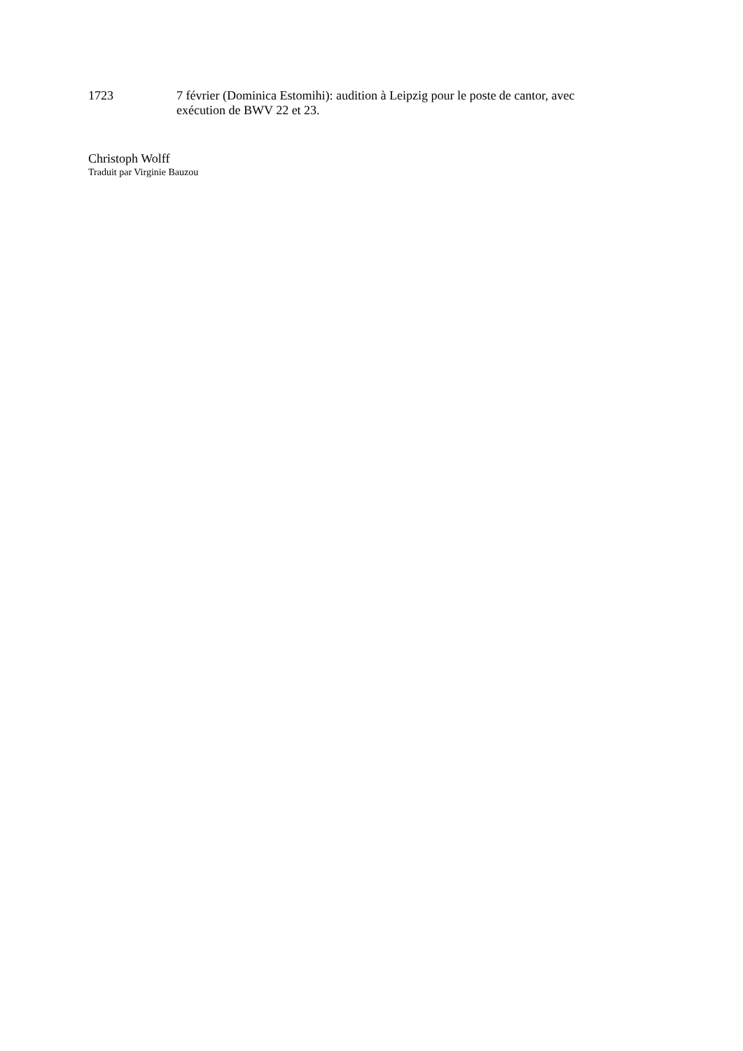1723 7 février (Dominica Estomihi): audition à Leipzig pour le poste de cantor, avec exécution de BWV 22 et 23.
Christoph Wolff
Traduit par Virginie Bauzou